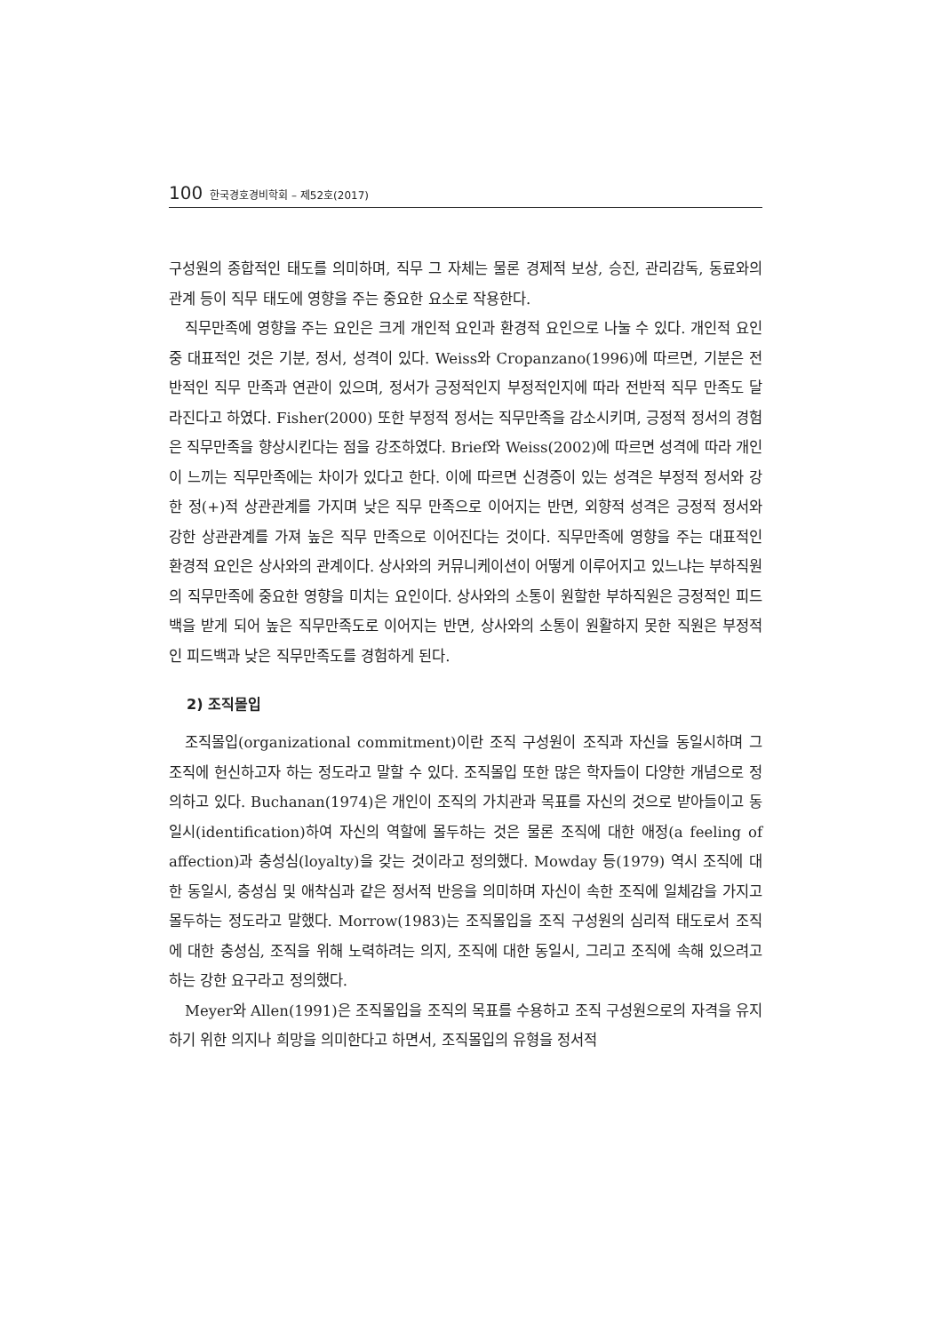100 한국경호경비학회 – 제52호(2017)
구성원의 종합적인 태도를 의미하며, 직무 그 자체는 물론 경제적 보상, 승진, 관리감독, 동료와의 관계 등이 직무 태도에 영향을 주는 중요한 요소로 작용한다.
직무만족에 영향을 주는 요인은 크게 개인적 요인과 환경적 요인으로 나눌 수 있다. 개인적 요인 중 대표적인 것은 기분, 정서, 성격이 있다. Weiss와 Cropanzano(1996)에 따르면, 기분은 전반적인 직무 만족과 연관이 있으며, 정서가 긍정적인지 부정적인지에 따라 전반적 직무 만족도 달라진다고 하였다. Fisher(2000) 또한 부정적 정서는 직무만족을 감소시키며, 긍정적 정서의 경험은 직무만족을 향상시킨다는 점을 강조하였다. Brief와 Weiss(2002)에 따르면 성격에 따라 개인이 느끼는 직무만족에는 차이가 있다고 한다. 이에 따르면 신경증이 있는 성격은 부정적 정서와 강한 정(+)적 상관관계를 가지며 낮은 직무 만족으로 이어지는 반면, 외향적 성격은 긍정적 정서와 강한 상관관계를 가져 높은 직무 만족으로 이어진다는 것이다. 직무만족에 영향을 주는 대표적인 환경적 요인은 상사와의 관계이다. 상사와의 커뮤니케이션이 어떻게 이루어지고 있느냐는 부하직원의 직무만족에 중요한 영향을 미치는 요인이다. 상사와의 소통이 원할한 부하직원은 긍정적인 피드백을 받게 되어 높은 직무만족도로 이어지는 반면, 상사와의 소통이 원활하지 못한 직원은 부정적인 피드백과 낮은 직무만족도를 경험하게 된다.
2) 조직몰입
조직몰입(organizational commitment)이란 조직 구성원이 조직과 자신을 동일시하며 그 조직에 헌신하고자 하는 정도라고 말할 수 있다. 조직몰입 또한 많은 학자들이 다양한 개념으로 정의하고 있다. Buchanan(1974)은 개인이 조직의 가치관과 목표를 자신의 것으로 받아들이고 동일시(identification)하여 자신의 역할에 몰두하는 것은 물론 조직에 대한 애정(a feeling of affection)과 충성심(loyalty)을 갖는 것이라고 정의했다. Mowday 등(1979) 역시 조직에 대한 동일시, 충성심 및 애착심과 같은 정서적 반응을 의미하며 자신이 속한 조직에 일체감을 가지고 몰두하는 정도라고 말했다. Morrow(1983)는 조직몰입을 조직 구성원의 심리적 태도로서 조직에 대한 충성심, 조직을 위해 노력하려는 의지, 조직에 대한 동일시, 그리고 조직에 속해 있으려고 하는 강한 요구라고 정의했다.
Meyer와 Allen(1991)은 조직몰입을 조직의 목표를 수용하고 조직 구성원으로의 자격을 유지하기 위한 의지나 희망을 의미한다고 하면서, 조직몰입의 유형을 정서적